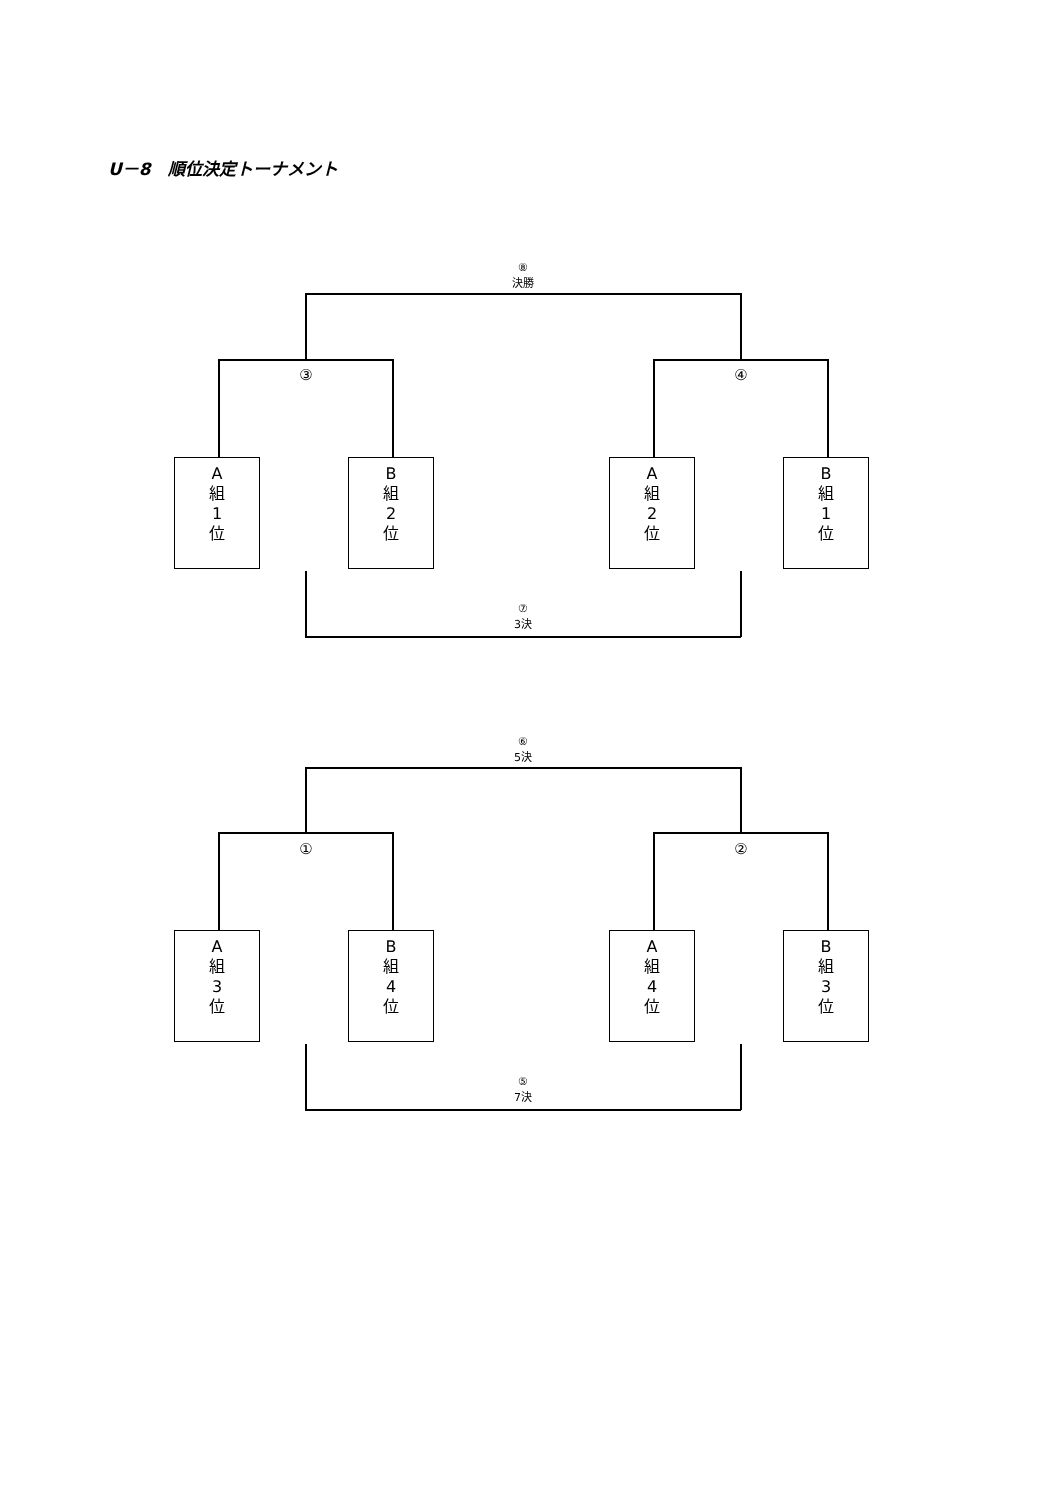U－8　順位決定トーナメント
⑧
決勝
③ ④
A
組
1
位
B
組
2
位
A
組
2
位
B
組
1
位
⑦
3決
⑥
5決
① ②
A
組
3
位
B
組
4
位
A
組
4
位
B
組
3
位
⑤
7決